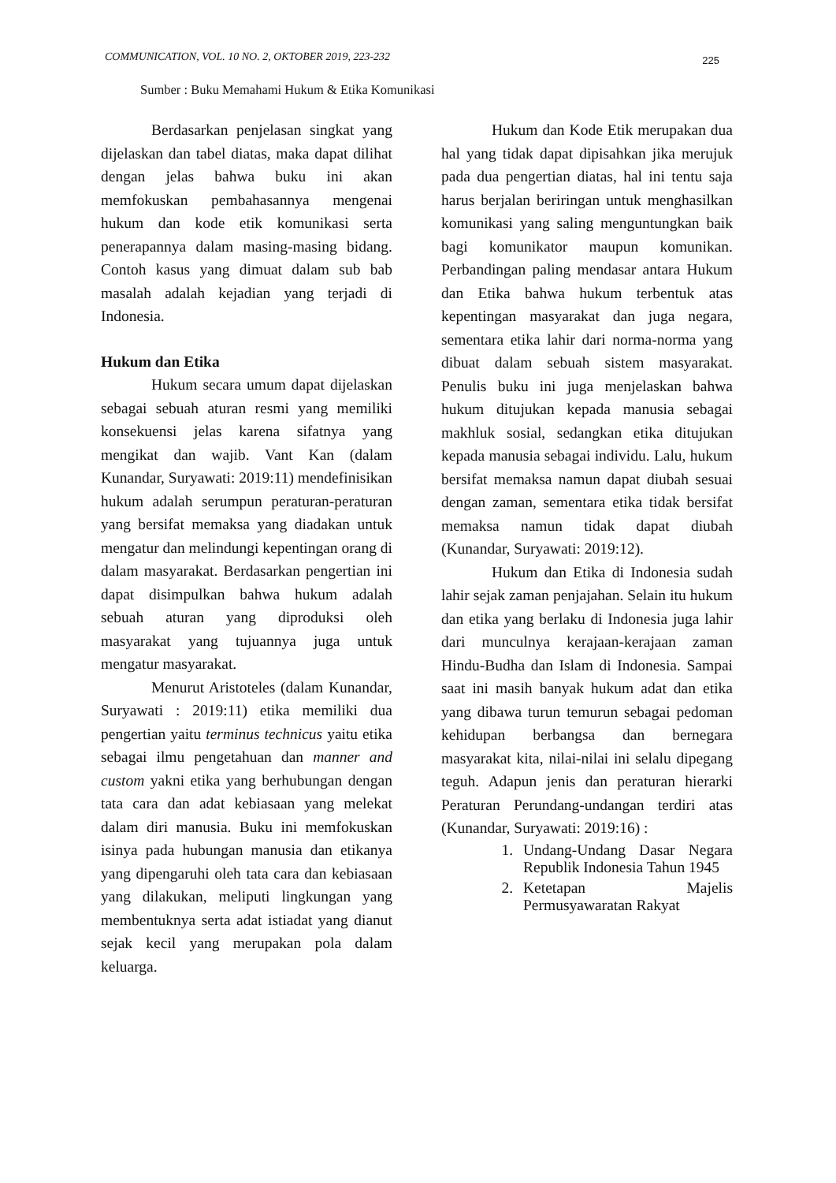COMMUNICATION, VOL. 10 NO. 2, OKTOBER 2019, 223-232 225
Sumber : Buku Memahami Hukum & Etika Komunikasi
Berdasarkan penjelasan singkat yang dijelaskan dan tabel diatas, maka dapat dilihat dengan jelas bahwa buku ini akan memfokuskan pembahasannya mengenai hukum dan kode etik komunikasi serta penerapannya dalam masing-masing bidang. Contoh kasus yang dimuat dalam sub bab masalah adalah kejadian yang terjadi di Indonesia.
Hukum dan Etika
Hukum secara umum dapat dijelaskan sebagai sebuah aturan resmi yang memiliki konsekuensi jelas karena sifatnya yang mengikat dan wajib. Vant Kan (dalam Kunandar, Suryawati: 2019:11) mendefinisikan hukum adalah serumpun peraturan-peraturan yang bersifat memaksa yang diadakan untuk mengatur dan melindungi kepentingan orang di dalam masyarakat. Berdasarkan pengertian ini dapat disimpulkan bahwa hukum adalah sebuah aturan yang diproduksi oleh masyarakat yang tujuannya juga untuk mengatur masyarakat.
Menurut Aristoteles (dalam Kunandar, Suryawati : 2019:11) etika memiliki dua pengertian yaitu terminus technicus yaitu etika sebagai ilmu pengetahuan dan manner and custom yakni etika yang berhubungan dengan tata cara dan adat kebiasaan yang melekat dalam diri manusia. Buku ini memfokuskan isinya pada hubungan manusia dan etikanya yang dipengaruhi oleh tata cara dan kebiasaan yang dilakukan, meliputi lingkungan yang membentuknya serta adat istiadat yang dianut sejak kecil yang merupakan pola dalam keluarga.
Hukum dan Kode Etik merupakan dua hal yang tidak dapat dipisahkan jika merujuk pada dua pengertian diatas, hal ini tentu saja harus berjalan beriringan untuk menghasilkan komunikasi yang saling menguntungkan baik bagi komunikator maupun komunikan. Perbandingan paling mendasar antara Hukum dan Etika bahwa hukum terbentuk atas kepentingan masyarakat dan juga negara, sementara etika lahir dari norma-norma yang dibuat dalam sebuah sistem masyarakat. Penulis buku ini juga menjelaskan bahwa hukum ditujukan kepada manusia sebagai makhluk sosial, sedangkan etika ditujukan kepada manusia sebagai individu. Lalu, hukum bersifat memaksa namun dapat diubah sesuai dengan zaman, sementara etika tidak bersifat memaksa namun tidak dapat diubah (Kunandar, Suryawati: 2019:12).
Hukum dan Etika di Indonesia sudah lahir sejak zaman penjajahan. Selain itu hukum dan etika yang berlaku di Indonesia juga lahir dari munculnya kerajaan-kerajaan zaman Hindu-Budha dan Islam di Indonesia. Sampai saat ini masih banyak hukum adat dan etika yang dibawa turun temurun sebagai pedoman kehidupan berbangsa dan bernegara masyarakat kita, nilai-nilai ini selalu dipegang teguh. Adapun jenis dan peraturan hierarki Peraturan Perundang-undangan terdiri atas (Kunandar, Suryawati: 2019:16) :
1. Undang-Undang Dasar Negara Republik Indonesia Tahun 1945
2. Ketetapan Majelis Permusyawaratan Rakyat